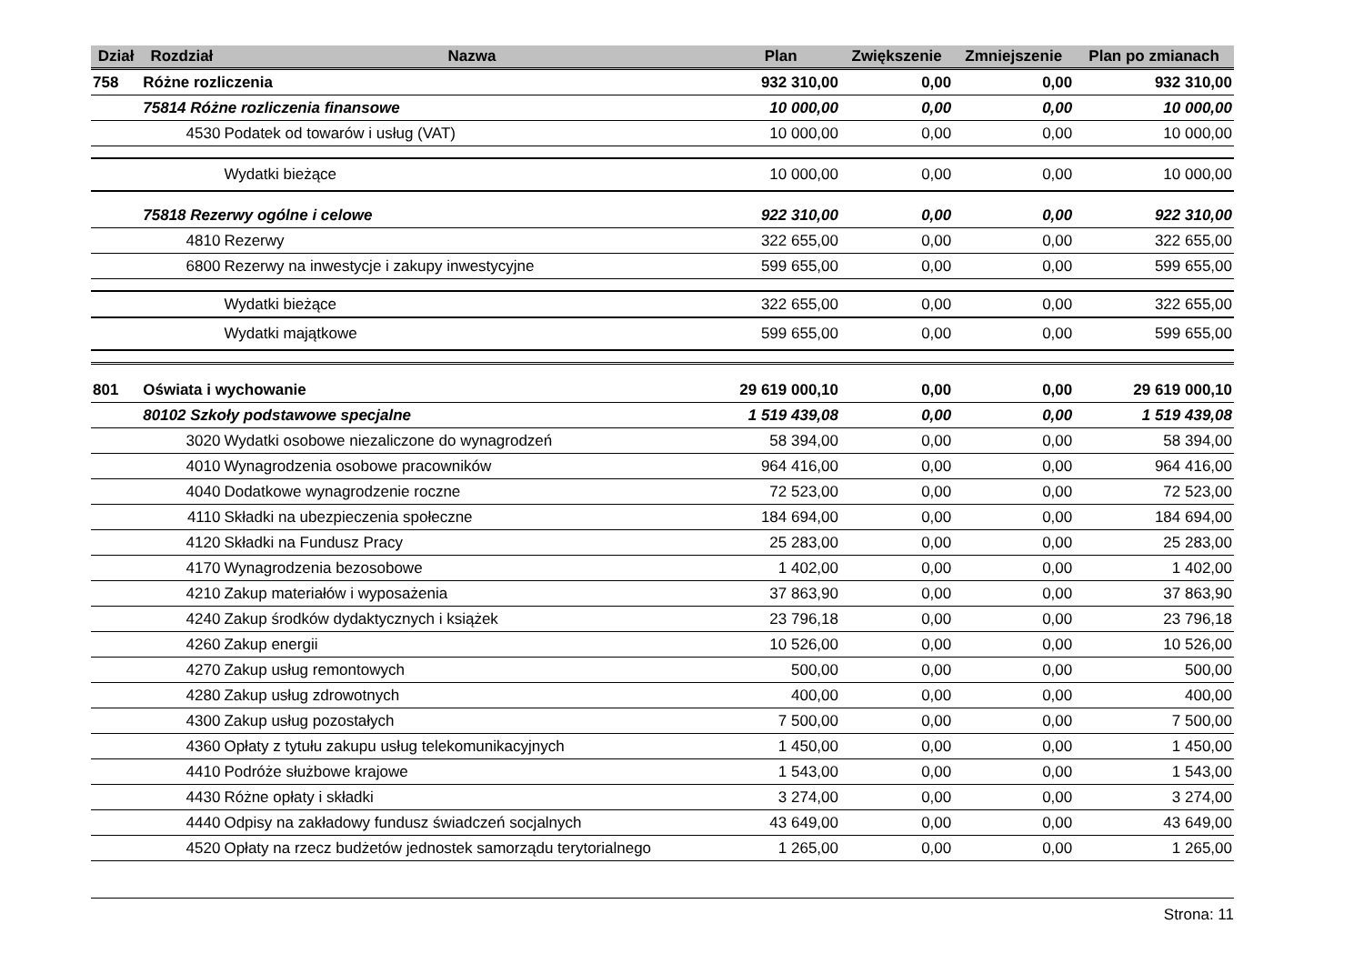| Dział | Rozdział | Nazwa | Plan | Zwiększenie | Zmniejszenie | Plan po zmianach |
| --- | --- | --- | --- | --- | --- | --- |
| 758 | Różne rozliczenia | | 932 310,00 | 0,00 | 0,00 | 932 310,00 |
| | 75814 Różne rozliczenia finansowe | | 10 000,00 | 0,00 | 0,00 | 10 000,00 |
| | 4530 | Podatek od towarów i usług (VAT) | 10 000,00 | 0,00 | 0,00 | 10 000,00 |
| | | Wydatki bieżące | 10 000,00 | 0,00 | 0,00 | 10 000,00 |
| | 75818 Rezerwy ogólne i celowe | | 922 310,00 | 0,00 | 0,00 | 922 310,00 |
| | 4810 | Rezerwy | 322 655,00 | 0,00 | 0,00 | 322 655,00 |
| | 6800 | Rezerwy na inwestycje i zakupy inwestycyjne | 599 655,00 | 0,00 | 0,00 | 599 655,00 |
| | | Wydatki bieżące | 322 655,00 | 0,00 | 0,00 | 322 655,00 |
| | | Wydatki majątkowe | 599 655,00 | 0,00 | 0,00 | 599 655,00 |
| 801 | Oświata i wychowanie | | 29 619 000,10 | 0,00 | 0,00 | 29 619 000,10 |
| | 80102 Szkoły podstawowe specjalne | | 1 519 439,08 | 0,00 | 0,00 | 1 519 439,08 |
| | 3020 | Wydatki osobowe niezaliczone do wynagrodzeń | 58 394,00 | 0,00 | 0,00 | 58 394,00 |
| | 4010 | Wynagrodzenia osobowe pracowników | 964 416,00 | 0,00 | 0,00 | 964 416,00 |
| | 4040 | Dodatkowe wynagrodzenie roczne | 72 523,00 | 0,00 | 0,00 | 72 523,00 |
| | 4110 | Składki na ubezpieczenia społeczne | 184 694,00 | 0,00 | 0,00 | 184 694,00 |
| | 4120 | Składki na Fundusz Pracy | 25 283,00 | 0,00 | 0,00 | 25 283,00 |
| | 4170 | Wynagrodzenia bezosobowe | 1 402,00 | 0,00 | 0,00 | 1 402,00 |
| | 4210 | Zakup materiałów i wyposażenia | 37 863,90 | 0,00 | 0,00 | 37 863,90 |
| | 4240 | Zakup środków dydaktycznych i książek | 23 796,18 | 0,00 | 0,00 | 23 796,18 |
| | 4260 | Zakup energii | 10 526,00 | 0,00 | 0,00 | 10 526,00 |
| | 4270 | Zakup usług remontowych | 500,00 | 0,00 | 0,00 | 500,00 |
| | 4280 | Zakup usług zdrowotnych | 400,00 | 0,00 | 0,00 | 400,00 |
| | 4300 | Zakup usług pozostałych | 7 500,00 | 0,00 | 0,00 | 7 500,00 |
| | 4360 | Opłaty z tytułu zakupu usług telekomunikacyjnych | 1 450,00 | 0,00 | 0,00 | 1 450,00 |
| | 4410 | Podróże służbowe krajowe | 1 543,00 | 0,00 | 0,00 | 1 543,00 |
| | 4430 | Różne opłaty i składki | 3 274,00 | 0,00 | 0,00 | 3 274,00 |
| | 4440 | Odpisy na zakładowy fundusz świadczeń socjalnych | 43 649,00 | 0,00 | 0,00 | 43 649,00 |
| | 4520 | Opłaty na rzecz budżetów jednostek samorządu terytorialnego | 1 265,00 | 0,00 | 0,00 | 1 265,00 |
Strona: 11